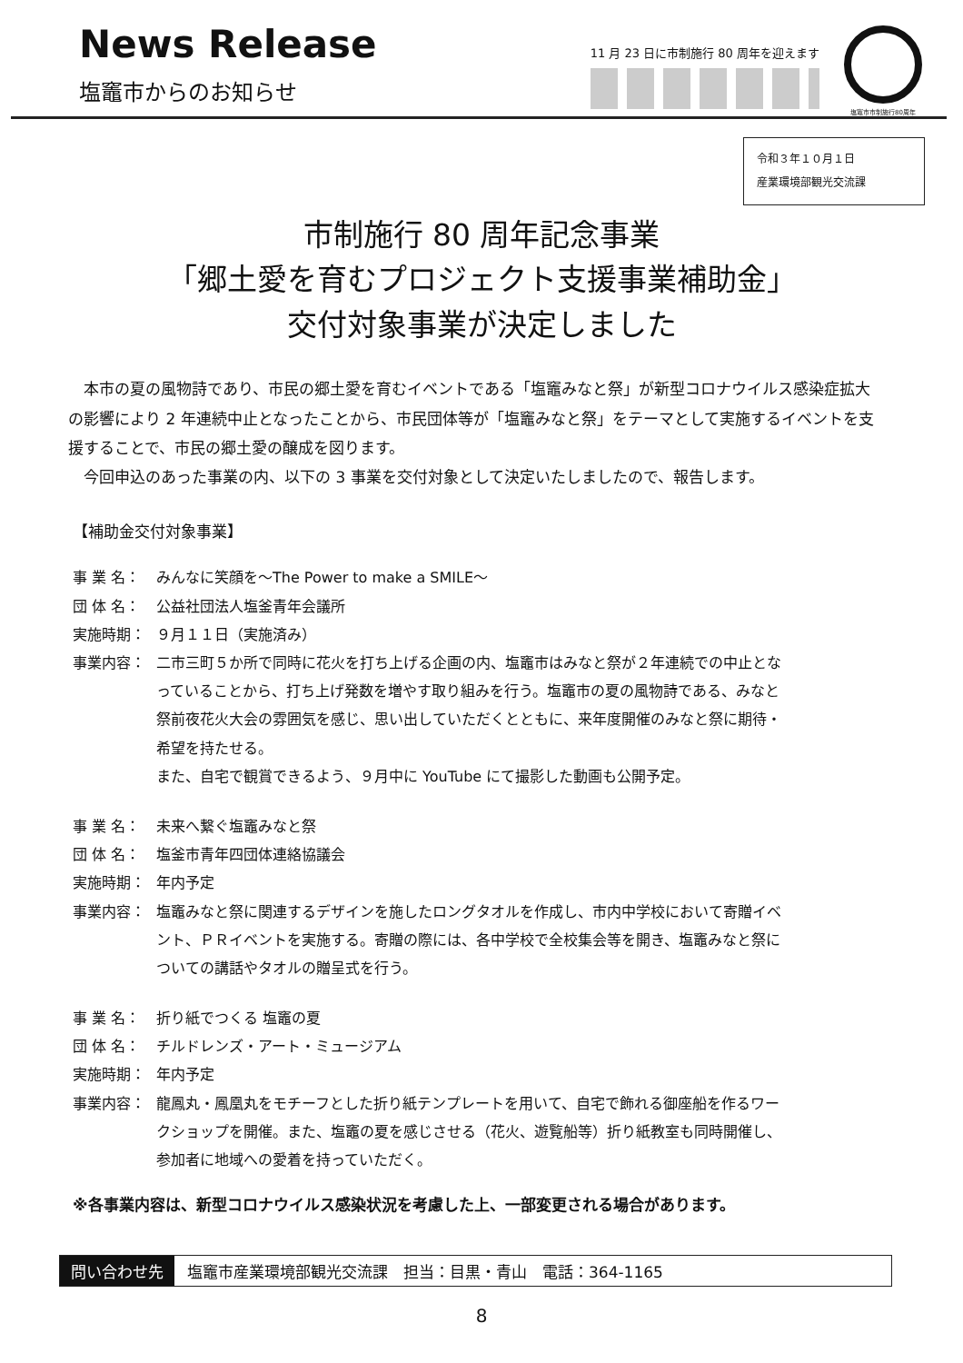News Release
塩竈市からのお知らせ
11 月 23 日に市制施行 80 周年を迎えます
塩竈市市制施行80周年
令和３年１０月１日
産業環境部観光交流課
市制施行 80 周年記念事業
「郷土愛を育むプロジェクト支援事業補助金」
交付対象事業が決定しました
　本市の夏の風物詩であり、市民の郷土愛を育むイベントである「塩竈みなと祭」が新型コロナウイルス感染症拡大の影響により 2 年連続中止となったことから、市民団体等が「塩竈みなと祭」をテーマとして実施するイベントを支援することで、市民の郷土愛の醸成を図ります。
　今回申込のあった事業の内、以下の 3 事業を交付対象として決定いたしましたので、報告します。
【補助金交付対象事業】
事 業 名： みんなに笑顔を～The Power to make a SMILE～
団 体 名： 公益社団法人塩釜青年会議所
実施時期： ９月１１日（実施済み）
事業内容： 二市三町５か所で同時に花火を打ち上げる企画の内、塩竈市はみなと祭が２年連続での中止となっていることから、打ち上げ発数を増やす取り組みを行う。塩竈市の夏の風物詩である、みなと祭前夜花火大会の雰囲気を感じ、思い出していただくとともに、来年度開催のみなと祭に期待・希望を持たせる。
また、自宅で観賞できるよう、９月中に YouTube にて撮影した動画も公開予定。
事 業 名： 未来へ繋ぐ塩竈みなと祭
団 体 名： 塩釜市青年四団体連絡協議会
実施時期： 年内予定
事業内容： 塩竈みなと祭に関連するデザインを施したロングタオルを作成し、市内中学校において寄贈イベント、ＰＲイベントを実施する。寄贈の際には、各中学校で全校集会等を開き、塩竈みなと祭についての講話やタオルの贈呈式を行う。
事 業 名： 折り紙でつくる 塩竈の夏
団 体 名： チルドレンズ・アート・ミュージアム
実施時期： 年内予定
事業内容： 龍鳳丸・鳳凰丸をモチーフとした折り紙テンプレートを用いて、自宅で飾れる御座船を作るワークショップを開催。また、塩竈の夏を感じさせる（花火、遊覧船等）折り紙教室も同時開催し、参加者に地域への愛着を持っていただく。
※各事業内容は、新型コロナウイルス感染状況を考慮した上、一部変更される場合があります。
問い合わせ先 塩竈市産業環境部観光交流課　担当：目黒・青山　電話：364-1165
8